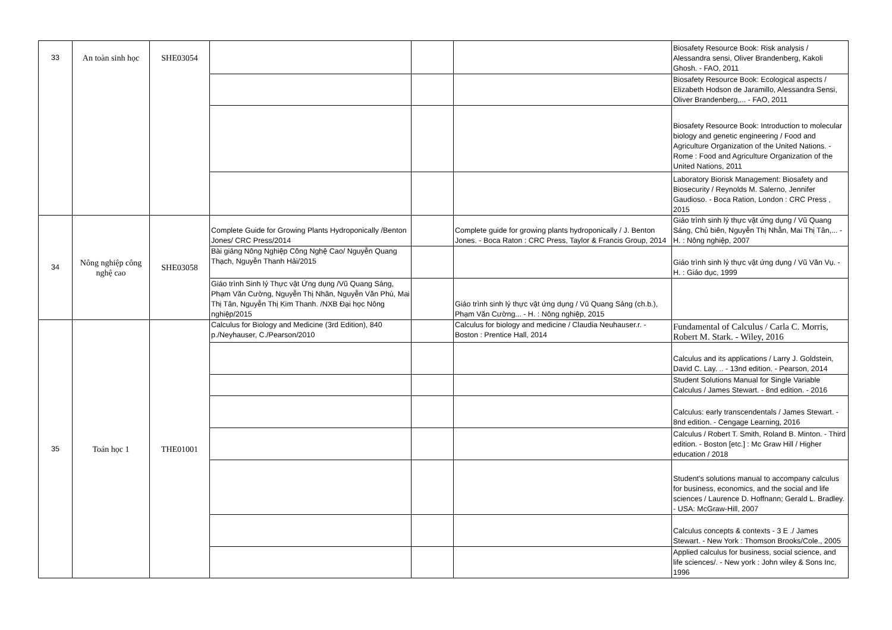| 33 | An toàn sinh học | SHE03054 | | | | Biosafety Resource Book: Risk analysis / Alessandra sensi, Oliver Brandenberg, Kakoli Ghosh. - FAO, 2011 |
| | | | | | | Biosafety Resource Book: Ecological aspects / Elizabeth Hodson de Jaramillo, Alessandra Sensi, Oliver Brandenberg,... - FAO, 2011 |
| | | | | | | Biosafety Resource Book: Introduction to molecular biology and genetic engineering / Food and Agriculture Organization of the United Nations. - Rome : Food and Agriculture Organization of the United Nations, 2011 |
| | | | | | | Laboratory Biorisk Management: Biosafety and Biosecurity / Reynolds M. Salerno, Jennifer Gaudioso. - Boca Ration, London : CRC Press , 2015 |
| 34 | Nông nghiệp công nghệ cao | SHE03058 | Complete Guide for Growing Plants Hydroponically /Benton Jones/ CRC Press/2014 | | Complete guide for growing plants hydroponically / J. Benton Jones. - Boca Raton : CRC Press, Taylor & Francis Group, 2014 | Giáo trình sinh lý thực vật ứng dụng / Vũ Quang Sáng, Chủ biên, Nguyễn Thị Nhẫn, Mai Thị Tân,... - H. : Nông nghiệp, 2007 |
| | | | Bài giảng Nông Nghiệp Công Nghệ Cao/ Nguyễn Quang Thạch, Nguyễn Thanh Hải/2015 | | | Giáo trình sinh lý thực vật ứng dụng / Vũ Văn Vụ. - H. : Giáo dục, 1999 |
| | | | Giáo trình Sinh lý Thực vật Ứng dụng /Vũ Quang Sáng, Phạm Văn Cường, Nguyễn Thị Nhãn, Nguyễn Văn Phú, Mai Thị Tân, Nguyễn Thị Kim Thanh. /NXB Đại học Nông nghiệp/2015 | | Giáo trình sinh lý thực vật ứng dụng / Vũ Quang Sáng (ch.b.), Phạm Văn Cường... - H. : Nông nghiệp, 2015 | |
| 35 | Toán học 1 | THE01001 | Calculus for Biology and Medicine (3rd Edition), 840 p./Neyhauser, C./Pearson/2010 | | Calculus for biology and medicine / Claudia Neuhauser.r. - Boston : Prentice Hall, 2014 | Fundamental of Calculus / Carla C. Morris, Robert M. Stark. - Wiley, 2016 |
| | | | | | | Calculus and its applications / Larry J. Goldstein, David C. Lay. .. - 13nd edition. - Pearson, 2014 |
| | | | | | | Student Solutions Manual for Single Variable Calculus / James Stewart. - 8nd edition. - 2016 |
| | | | | | | Calculus: early transcendentals / James Stewart. - 8nd edition. - Cengage Learning, 2016 |
| | | | | | | Calculus / Robert T. Smith, Roland B. Minton. - Third edition. - Boston [etc.] : Mc Graw Hill / Higher education / 2018 |
| | | | | | | Student's solutions manual to accompany calculus for business, economics, and the social and life sciences / Laurence D. Hoffnann; Gerald L. Bradley. - USA: McGraw-Hill, 2007 |
| | | | | | | Calculus concepts & contexts - 3 E ./ James Stewart. - New York : Thomson Brooks/Cole., 2005 |
| | | | | | | Applied calculus for business, social science, and life sciences/. - New york : John wiley & Sons Inc, 1996 |